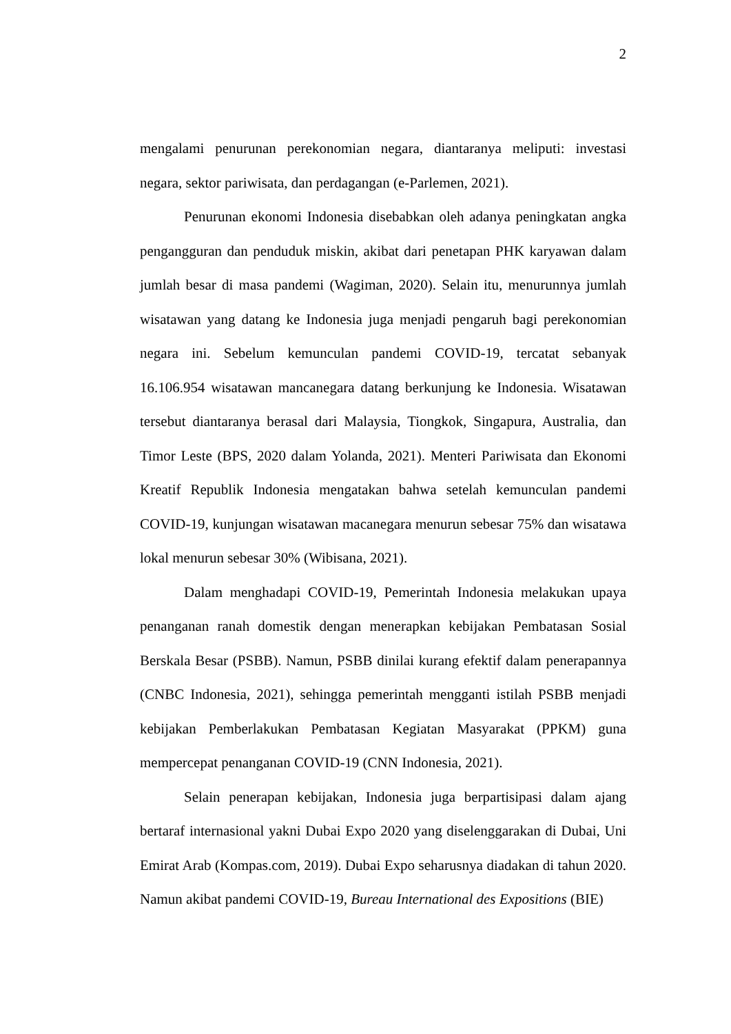2
mengalami penurunan perekonomian negara, diantaranya meliputi: investasi negara, sektor pariwisata, dan perdagangan (e-Parlemen, 2021).
Penurunan ekonomi Indonesia disebabkan oleh adanya peningkatan angka pengangguran dan penduduk miskin, akibat dari penetapan PHK karyawan dalam jumlah besar di masa pandemi (Wagiman, 2020). Selain itu, menurunnya jumlah wisatawan yang datang ke Indonesia juga menjadi pengaruh bagi perekonomian negara ini. Sebelum kemunculan pandemi COVID-19, tercatat sebanyak 16.106.954 wisatawan mancanegara datang berkunjung ke Indonesia. Wisatawan tersebut diantaranya berasal dari Malaysia, Tiongkok, Singapura, Australia, dan Timor Leste (BPS, 2020 dalam Yolanda, 2021). Menteri Pariwisata dan Ekonomi Kreatif Republik Indonesia mengatakan bahwa setelah kemunculan pandemi COVID-19, kunjungan wisatawan macanegara menurun sebesar 75% dan wisatawa lokal menurun sebesar 30% (Wibisana, 2021).
Dalam menghadapi COVID-19, Pemerintah Indonesia melakukan upaya penanganan ranah domestik dengan menerapkan kebijakan Pembatasan Sosial Berskala Besar (PSBB). Namun, PSBB dinilai kurang efektif dalam penerapannya (CNBC Indonesia, 2021), sehingga pemerintah mengganti istilah PSBB menjadi kebijakan Pemberlakukan Pembatasan Kegiatan Masyarakat (PPKM) guna mempercepat penanganan COVID-19 (CNN Indonesia, 2021).
Selain penerapan kebijakan, Indonesia juga berpartisipasi dalam ajang bertaraf internasional yakni Dubai Expo 2020 yang diselenggarakan di Dubai, Uni Emirat Arab (Kompas.com, 2019). Dubai Expo seharusnya diadakan di tahun 2020. Namun akibat pandemi COVID-19, Bureau International des Expositions (BIE)